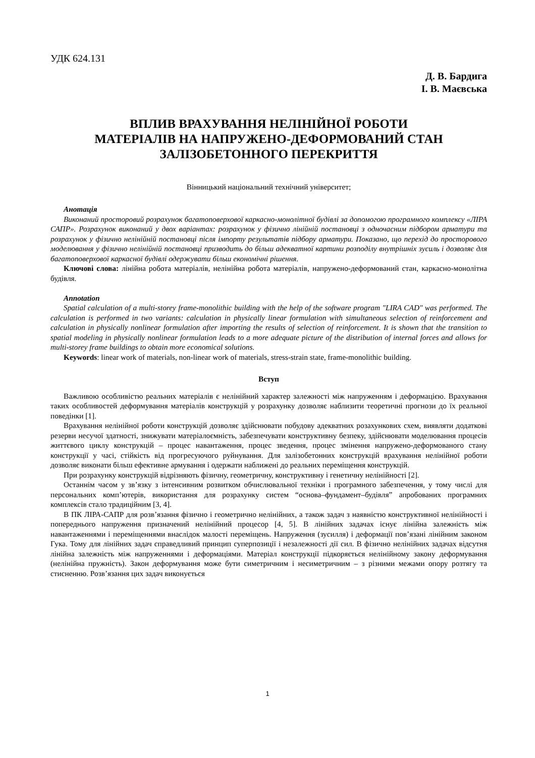УДК 624.131
Д. В. Бардига
І. В. Маєвська
ВПЛИВ ВРАХУВАННЯ НЕЛІНІЙНОЇ РОБОТИ
МАТЕРІАЛІВ НА НАПРУЖЕНО-ДЕФОРМОВАНИЙ СТАН
ЗАЛІЗОБЕТОННОГО ПЕРЕКРИТТЯ
Вінницький національний технічний університет;
Анотація
Виконаний просторовий розрахунок багатоповерхової каркасно-монолітної будівлі за допомогою програмного комплексу «ЛІРА САПР». Розрахунок виконаний у двох варіантах: розрахунок у фізично лінійній постановці з одночасним підбором арматури та розрахунок у фізично нелінійній постановці після імпорту результатів підбору арматури. Показано, що перехід до просторового моделювання у фізично нелінійній постановці призводить до більш адекватної картини розподілу внутрішніх зусиль і дозволяє для багатоповерхової каркасної будівлі одержувати більш економічні рішення.
Ключові слова: лінійна робота матеріалів, нелінійна робота матеріалів, напружено-деформований стан, каркасно-монолітна будівля.
Annotation
Spatial calculation of a multi-storey frame-monolithic building with the help of the software program "LIRA CAD" was performed. The calculation is performed in two variants: calculation in physically linear formulation with simultaneous selection of reinforcement and calculation in physically nonlinear formulation after importing the results of selection of reinforcement. It is shown that the transition to spatial modeling in physically nonlinear formulation leads to a more adequate picture of the distribution of internal forces and allows for multi-storey frame buildings to obtain more economical solutions.
Keywords: linear work of materials, non-linear work of materials, stress-strain state, frame-monolithic building.
Вступ
Важливою особливістю реальних матеріалів є нелінійний характер залежності між напруженням і деформацією. Врахування таких особливостей деформування матеріалів конструкцій у розрахунку дозволяє наблизити теоретичні прогнози до їх реальної поведінки [1].
Врахування нелінійної роботи конструкцій дозволяє здійснювати побудову адекватних розахункових схем, виявляти додаткові резерви несучої здатності, знижувати матеріалоємність, забезпечувати конструктивну безпеку, здійснювати моделювання процесів життєвого циклу конструкцій – процес навантаження, процес зведення, процес змінення напружено-деформованого стану конструкції у часі, стійкість від прогресуючого руйнування. Для залізобетонних конструкцій врахування нелінійної роботи дозволяє виконати більш ефективне армування і одержати наближені до реальних переміщення конструкцій.
При розрахунку конструкцій відрізняють фізичну, геометричну, конструктивну і генетичну нелінійності [2].
Останнім часом у зв’язку з інтенсивним розвитком обчислювальної техніки і програмного забезпечення, у тому числі для персональних комп’ютерів, використання для розрахунку систем “основа–фундамент–будівля” апробованих програмних комплексів стало традиційним [3, 4].
В ПК ЛІРА-САПР для розв’язання фізично і геометрично нелінійних, а також задач з наявністю конструктивної нелінійності і попереднього напруження призначений нелінійний процесор [4, 5]. В лінійних задачах існує лінійна залежність між навантаженнями і переміщеннями внаслідок малості переміщень. Напруження (зусилля) і деформації пов’язані лінійним законом Гука. Тому для лінійних задач справедливий принцип суперпозиції і незалежності дії сил. В фізично нелінійних задачах відсутня лінійна залежність між напруженнями і деформаціями. Матеріал конструкції підкоряється нелінійному закону деформування (нелінійна пружність). Закон деформування може бути симетричним і несиметричним – з різними межами опору розтягу та стисненню. Розв’язання цих задач виконується
1